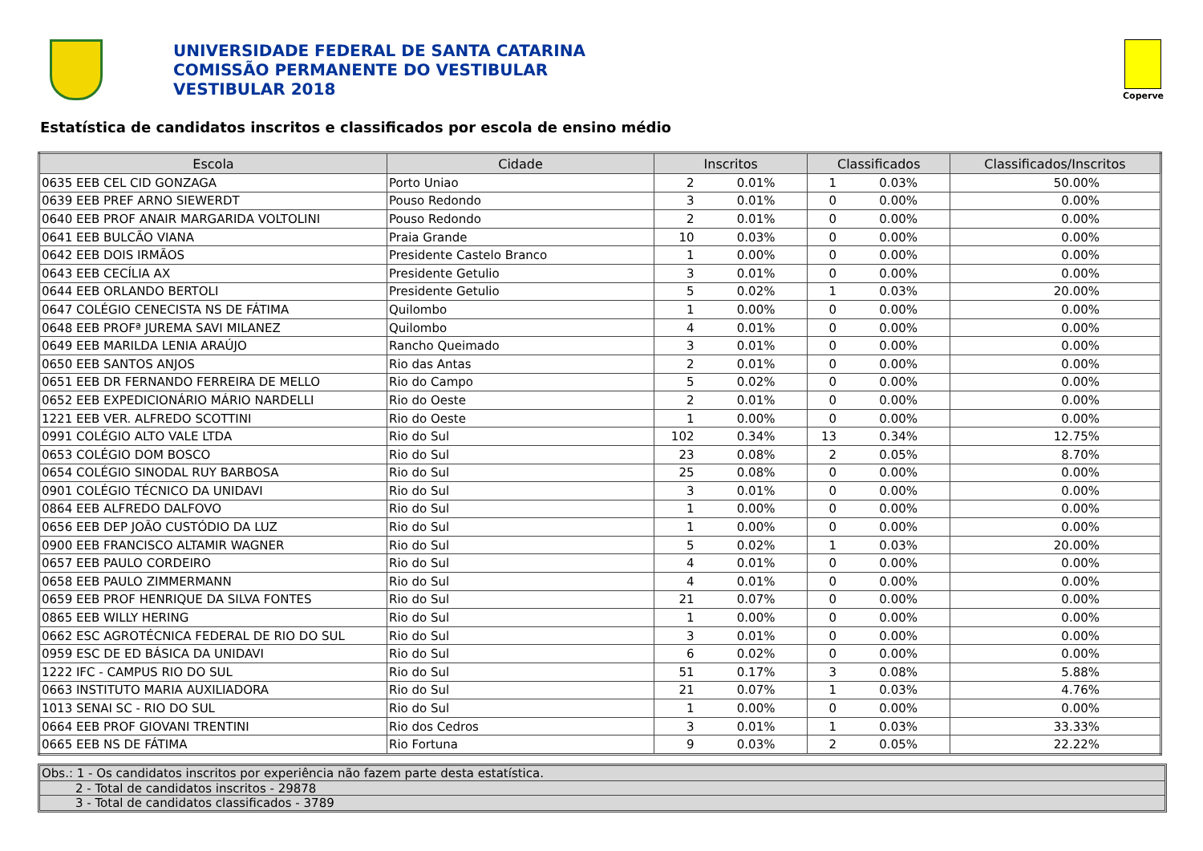UNIVERSIDADE FEDERAL DE SANTA CATARINA
COMISSÃO PERMANENTE DO VESTIBULAR
VESTIBULAR 2018
Coperve
Estatística de candidatos inscritos e classificados por escola de ensino médio
| Escola | Cidade | Inscritos | | Classificados | | Classificados/Inscritos |
| --- | --- | --- | --- | --- | --- | --- |
| 0635 EEB CEL CID GONZAGA | Porto Uniao | 2 | 0.01% | 1 | 0.03% | 50.00% |
| 0639 EEB PREF ARNO SIEWERDT | Pouso Redondo | 3 | 0.01% | 0 | 0.00% | 0.00% |
| 0640 EEB PROF ANAIR MARGARIDA VOLTOLINI | Pouso Redondo | 2 | 0.01% | 0 | 0.00% | 0.00% |
| 0641 EEB BULCÃO VIANA | Praia Grande | 10 | 0.03% | 0 | 0.00% | 0.00% |
| 0642 EEB DOIS IRMÃOS | Presidente Castelo Branco | 1 | 0.00% | 0 | 0.00% | 0.00% |
| 0643 EEB CECÍLIA AX | Presidente Getulio | 3 | 0.01% | 0 | 0.00% | 0.00% |
| 0644 EEB ORLANDO BERTOLI | Presidente Getulio | 5 | 0.02% | 1 | 0.03% | 20.00% |
| 0647 COLÉGIO CENECISTA NS DE FÁTIMA | Quilombo | 1 | 0.00% | 0 | 0.00% | 0.00% |
| 0648 EEB PROFª JUREMA SAVI MILANEZ | Quilombo | 4 | 0.01% | 0 | 0.00% | 0.00% |
| 0649 EEB MARILDA LENIA ARAÚJO | Rancho Queimado | 3 | 0.01% | 0 | 0.00% | 0.00% |
| 0650 EEB SANTOS ANJOS | Rio das Antas | 2 | 0.01% | 0 | 0.00% | 0.00% |
| 0651 EEB DR FERNANDO FERREIRA DE MELLO | Rio do Campo | 5 | 0.02% | 0 | 0.00% | 0.00% |
| 0652 EEB EXPEDICIONÁRIO MÁRIO NARDELLI | Rio do Oeste | 2 | 0.01% | 0 | 0.00% | 0.00% |
| 1221 EEB VER. ALFREDO SCOTTINI | Rio do Oeste | 1 | 0.00% | 0 | 0.00% | 0.00% |
| 0991 COLÉGIO ALTO VALE LTDA | Rio do Sul | 102 | 0.34% | 13 | 0.34% | 12.75% |
| 0653 COLÉGIO DOM BOSCO | Rio do Sul | 23 | 0.08% | 2 | 0.05% | 8.70% |
| 0654 COLÉGIO SINODAL RUY BARBOSA | Rio do Sul | 25 | 0.08% | 0 | 0.00% | 0.00% |
| 0901 COLÉGIO TÉCNICO DA UNIDAVI | Rio do Sul | 3 | 0.01% | 0 | 0.00% | 0.00% |
| 0864 EEB ALFREDO DALFOVO | Rio do Sul | 1 | 0.00% | 0 | 0.00% | 0.00% |
| 0656 EEB DEP JOÃO CUSTÓDIO DA LUZ | Rio do Sul | 1 | 0.00% | 0 | 0.00% | 0.00% |
| 0900 EEB FRANCISCO ALTAMIR WAGNER | Rio do Sul | 5 | 0.02% | 1 | 0.03% | 20.00% |
| 0657 EEB PAULO CORDEIRO | Rio do Sul | 4 | 0.01% | 0 | 0.00% | 0.00% |
| 0658 EEB PAULO ZIMMERMANN | Rio do Sul | 4 | 0.01% | 0 | 0.00% | 0.00% |
| 0659 EEB PROF HENRIQUE DA SILVA FONTES | Rio do Sul | 21 | 0.07% | 0 | 0.00% | 0.00% |
| 0865 EEB WILLY HERING | Rio do Sul | 1 | 0.00% | 0 | 0.00% | 0.00% |
| 0662 ESC AGROTÉCNICA FEDERAL DE RIO DO SUL | Rio do Sul | 3 | 0.01% | 0 | 0.00% | 0.00% |
| 0959 ESC DE ED BÁSICA DA UNIDAVI | Rio do Sul | 6 | 0.02% | 0 | 0.00% | 0.00% |
| 1222 IFC - CAMPUS RIO DO SUL | Rio do Sul | 51 | 0.17% | 3 | 0.08% | 5.88% |
| 0663 INSTITUTO MARIA AUXILIADORA | Rio do Sul | 21 | 0.07% | 1 | 0.03% | 4.76% |
| 1013 SENAI SC - RIO DO SUL | Rio do Sul | 1 | 0.00% | 0 | 0.00% | 0.00% |
| 0664 EEB PROF GIOVANI TRENTINI | Rio dos Cedros | 3 | 0.01% | 1 | 0.03% | 33.33% |
| 0665 EEB NS DE FÁTIMA | Rio Fortuna | 9 | 0.03% | 2 | 0.05% | 22.22% |
Obs.: 1 - Os candidatos inscritos por experiência não fazem parte desta estatística.
2 - Total de candidatos inscritos - 29878
3 - Total de candidatos classificados - 3789